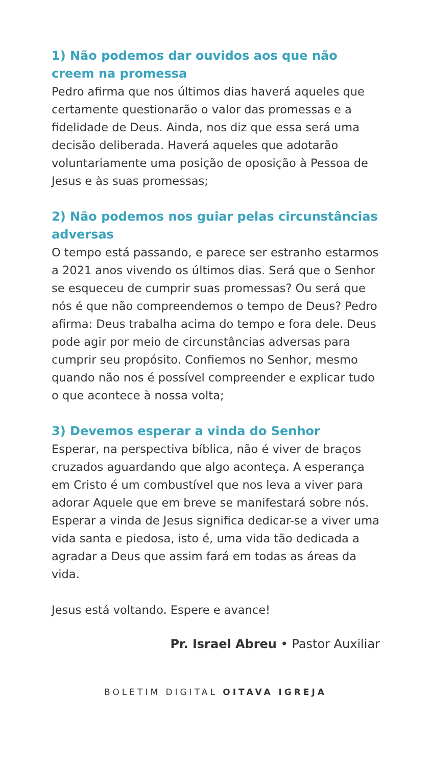1) Não podemos dar ouvidos aos que não creem na promessa
Pedro afirma que nos últimos dias haverá aqueles que certamente questionarão o valor das promessas e a fidelidade de Deus. Ainda, nos diz que essa será uma decisão deliberada. Haverá aqueles que adotarão voluntariamente uma posição de oposição à Pessoa de Jesus e às suas promessas;
2) Não podemos nos guiar pelas circunstâncias adversas
O tempo está passando, e parece ser estranho estarmos a 2021 anos vivendo os últimos dias. Será que o Senhor se esqueceu de cumprir suas promessas? Ou será que nós é que não compreendemos o tempo de Deus? Pedro afirma: Deus trabalha acima do tempo e fora dele. Deus pode agir por meio de circunstâncias adversas para cumprir seu propósito. Confiemos no Senhor, mesmo quando não nos é possível compreender e explicar tudo o que acontece à nossa volta;
3) Devemos esperar a vinda do Senhor
Esperar, na perspectiva bíblica, não é viver de braços cruzados aguardando que algo aconteça. A esperança em Cristo é um combustível que nos leva a viver para adorar Aquele que em breve se manifestará sobre nós. Esperar a vinda de Jesus significa dedicar-se a viver uma vida santa e piedosa, isto é, uma vida tão dedicada a agradar a Deus que assim fará em todas as áreas da vida.
Jesus está voltando. Espere e avance!
Pr. Israel Abreu • Pastor Auxiliar
BOLETIM DIGITAL OITAVA IGREJA